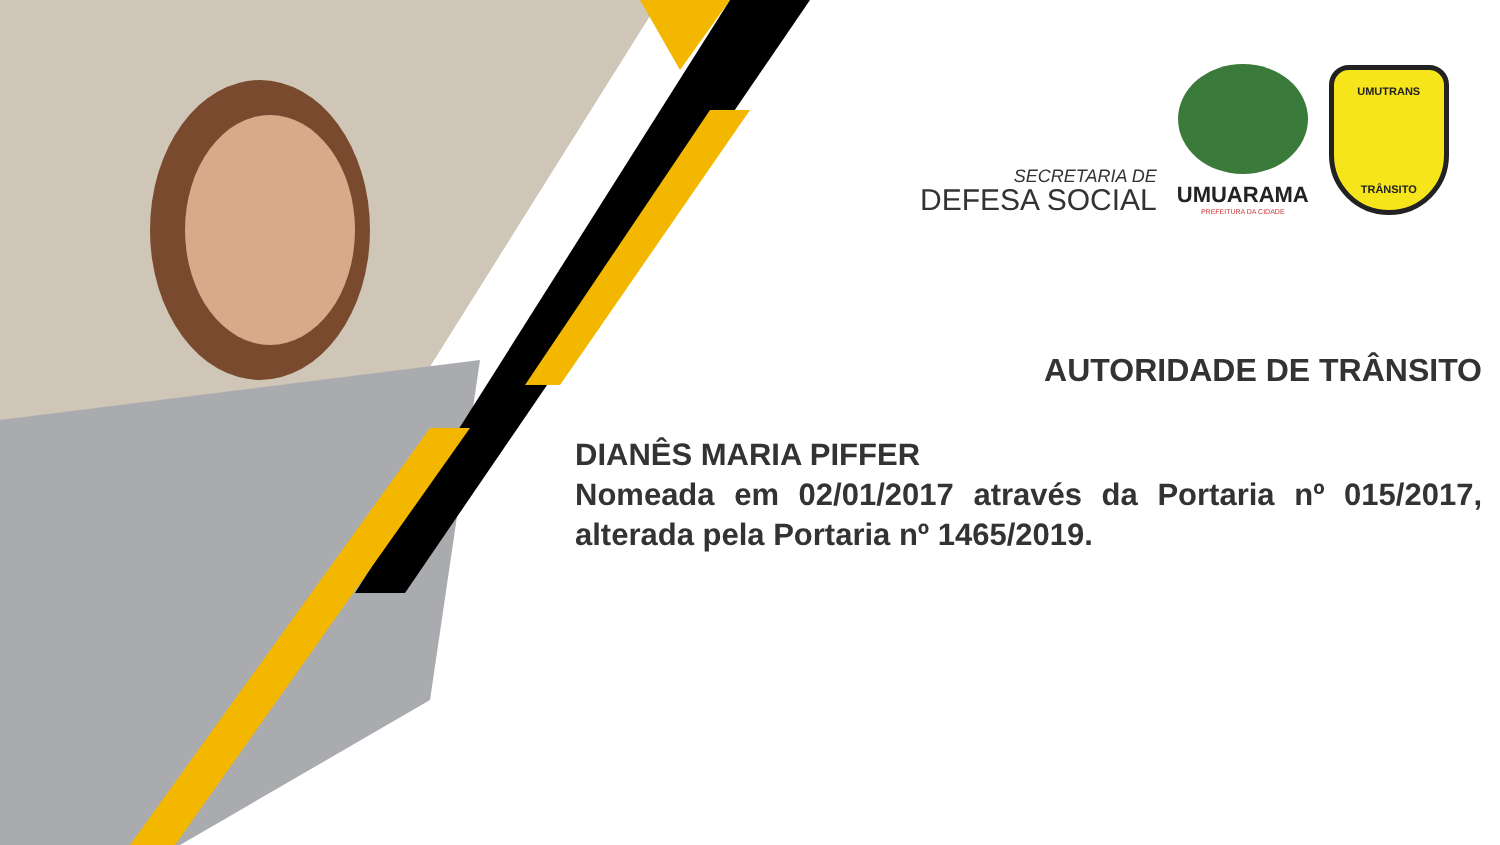SECRETARIA DE
DEFESA SOCIAL
UMUARAMA
PREFEITURA DA CIDADE
UMUTRANS
TRÂNSITO
AUTORIDADE DE TRÂNSITO
DIANÊS MARIA PIFFER
Nomeada em 02/01/2017 através da Portaria nº 015/2017, alterada pela Portaria nº 1465/2019.